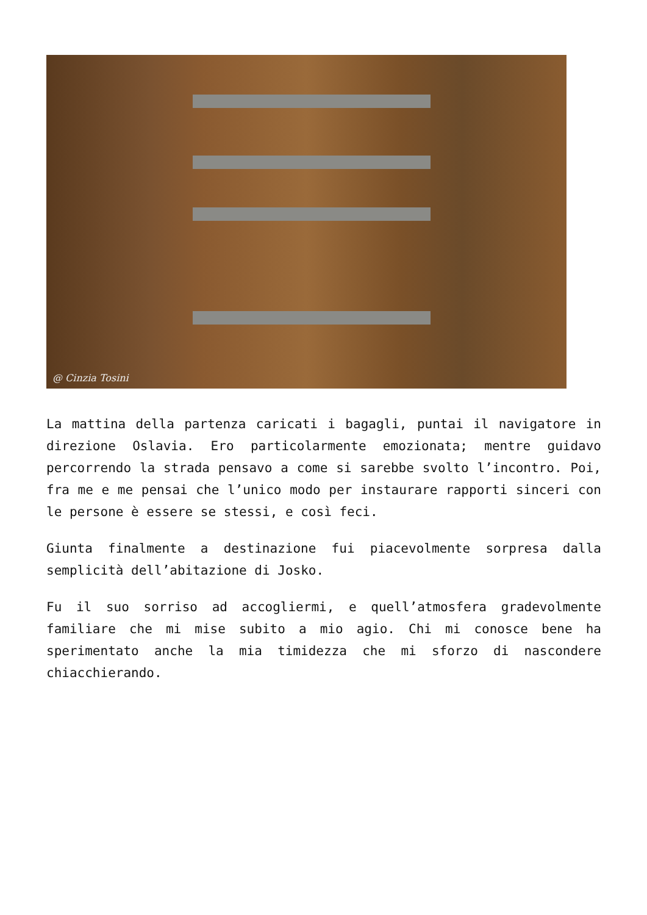@ Cinzia Tosini
La mattina della partenza caricati i bagagli, puntai il navigatore in direzione Oslavia. Ero particolarmente emozionata; mentre guidavo percorrendo la strada pensavo a come si sarebbe svolto l’incontro. Poi, fra me e me pensai che l’unico modo per instaurare rapporti sinceri con le persone è essere se stessi, e così feci.
Giunta finalmente a destinazione fui piacevolmente sorpresa dalla semplicità dell’abitazione di Josko.
Fu il suo sorriso ad accogliermi, e quell’atmosfera gradevolmente familiare che mi mise subito a mio agio. Chi mi conosce bene ha sperimentato anche la mia timidezza che mi sforzo di nascondere chiacchierando.